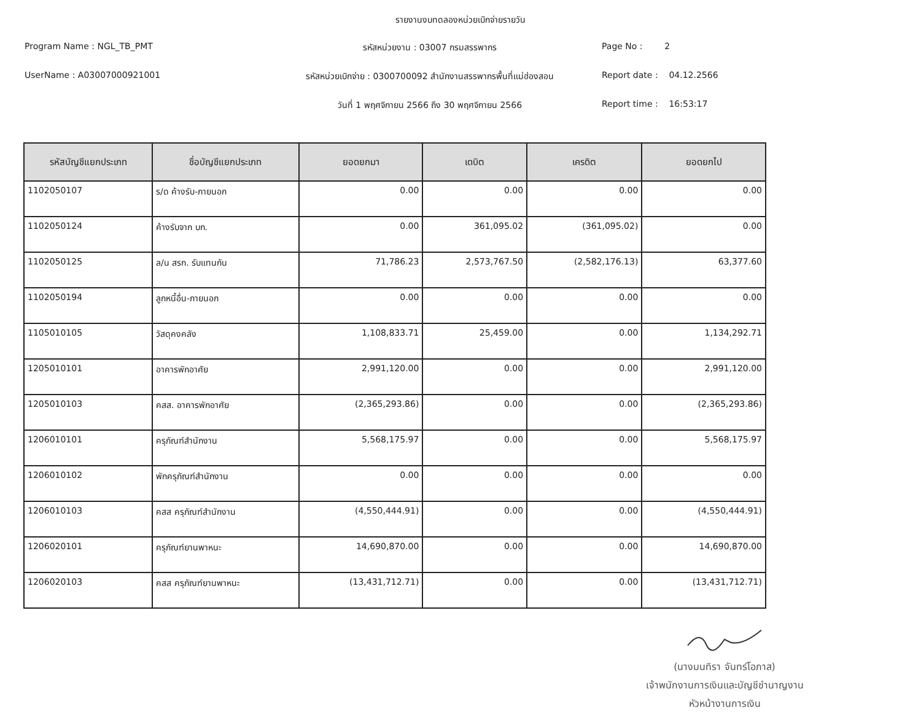รายงานงบทดลองหน่วยเบิกจ่ายรายวัน
Program Name : NGL_TB_PMT
รหัสหน่วยงาน : 03007 กรมสรรพากร
Page No : 2
UserName : A03007000921001
รหัสหน่วยเบิกจ่าย : 0300700092 สำนักงานสรรพากรพื้นที่แม่ฮ่องสอน
Report date : 04.12.2566
วันที่ 1 พฤศจิกายน 2566 ถึง 30 พฤศจิกายน 2566
Report time : 16:53:17
| รหัสบัญชีแยกประเภท | ชื่อบัญชีแยกประเภท | ยอดยกมา | เดบิต | เครดิต | ยอดยกไป |
| --- | --- | --- | --- | --- | --- |
| 1102050107 | ร/ด ค้างรับ-ภายนอก | 0.00 | 0.00 | 0.00 | 0.00 |
| 1102050124 | ค้างรับจาก บก. | 0.00 | 361,095.02 | (361,095.02) | 0.00 |
| 1102050125 | ล/น สรก. รับแทนกัน | 71,786.23 | 2,573,767.50 | (2,582,176.13) | 63,377.60 |
| 1102050194 | ลูกหนี้อื่น-ภายนอก | 0.00 | 0.00 | 0.00 | 0.00 |
| 1105010105 | วัสดุคงคลัง | 1,108,833.71 | 25,459.00 | 0.00 | 1,134,292.71 |
| 1205010101 | อาคารพักอาศัย | 2,991,120.00 | 0.00 | 0.00 | 2,991,120.00 |
| 1205010103 | คสส. อาคารพักอาศัย | (2,365,293.86) | 0.00 | 0.00 | (2,365,293.86) |
| 1206010101 | ครุภัณฑ์สำนักงาน | 5,568,175.97 | 0.00 | 0.00 | 5,568,175.97 |
| 1206010102 | พักครุภัณฑ์สำนักงาน | 0.00 | 0.00 | 0.00 | 0.00 |
| 1206010103 | คสส ครุภัณฑ์สำนักงาน | (4,550,444.91) | 0.00 | 0.00 | (4,550,444.91) |
| 1206020101 | ครุภัณฑ์ยานพาหนะ | 14,690,870.00 | 0.00 | 0.00 | 14,690,870.00 |
| 1206020103 | คสส ครุภัณฑ์ยานพาหนะ | (13,431,712.71) | 0.00 | 0.00 | (13,431,712.71) |
(นางมนทิรา จันทร์โอภาส)
เจ้าพนักงานการเงินและบัญชีชำนาญงาน
หัวหน้างานการเงิน